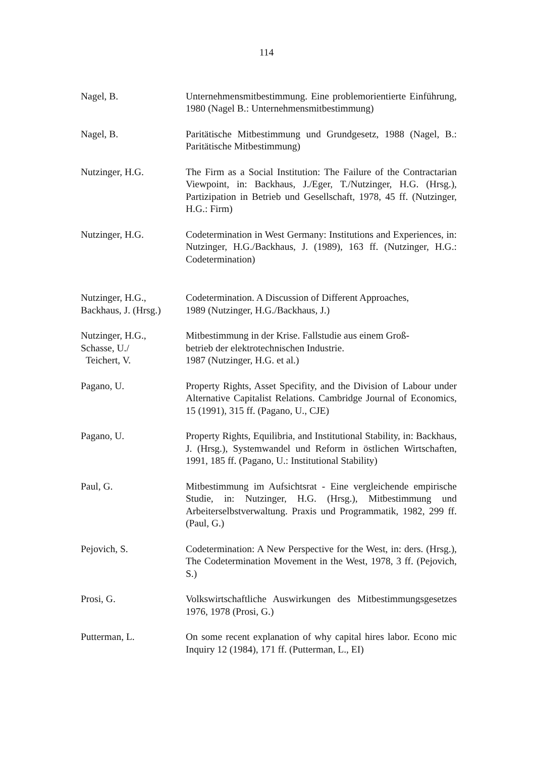114
Nagel, B. Unternehmensmitbestimmung. Eine problemorientierte Einführung, 1980 (Nagel B.: Unternehmensmitbestimmung)
Nagel, B. Paritätische Mitbestimmung und Grundgesetz, 1988 (Nagel, B.: Paritätische Mitbestimmung)
Nutzinger, H.G. The Firm as a Social Institution: The Failure of the Contractarian Viewpoint, in: Backhaus, J./Eger, T./Nutzinger, H.G. (Hrsg.), Partizipation in Betrieb und Gesellschaft, 1978, 45 ff. (Nutzinger, H.G.: Firm)
Nutzinger, H.G. Codetermination in West Germany: Institutions and Experiences, in: Nutzinger, H.G./Backhaus, J. (1989), 163 ff. (Nutzinger, H.G.: Codetermination)
Nutzinger, H.G.,
Backhaus, J. (Hrsg.)
Codetermination. A Discussion of Different Approaches,
1989 (Nutzinger, H.G./Backhaus, J.)
Nutzinger, H.G.,
Schasse, U./
Teichert, V.
Mitbestimmung in der Krise. Fallstudie aus einem Groß-
betrieb der elektrotechnischen Industrie.
1987 (Nutzinger, H.G. et al.)
Pagano, U. Property Rights, Asset Specifity, and the Division of Labour under Alternative Capitalist Relations. Cambridge Journal of Economics, 15 (1991), 315 ff. (Pagano, U., CJE)
Pagano, U. Property Rights, Equilibria, and Institutional Stability, in: Backhaus, J. (Hrsg.), Systemwandel und Reform in östlichen Wirtschaften, 1991, 185 ff. (Pagano, U.: Institutional Stability)
Paul, G. Mitbestimmung im Aufsichtsrat - Eine vergleichende empirische Studie, in: Nutzinger, H.G. (Hrsg.), Mitbestimmung und Arbeiterselbstverwaltung. Praxis und Programmatik, 1982, 299 ff. (Paul, G.)
Pejovich, S. Codetermination: A New Perspective for the West, in: ders. (Hrsg.), The Codetermination Movement in the West, 1978, 3 ff. (Pejovich, S.)
Prosi, G. Volkswirtschaftliche Auswirkungen des Mitbestimmungsgesetzes 1976, 1978 (Prosi, G.)
Putterman, L. On some recent explanation of why capital hires labor. Econo mic Inquiry 12 (1984), 171 ff. (Putterman, L., EI)